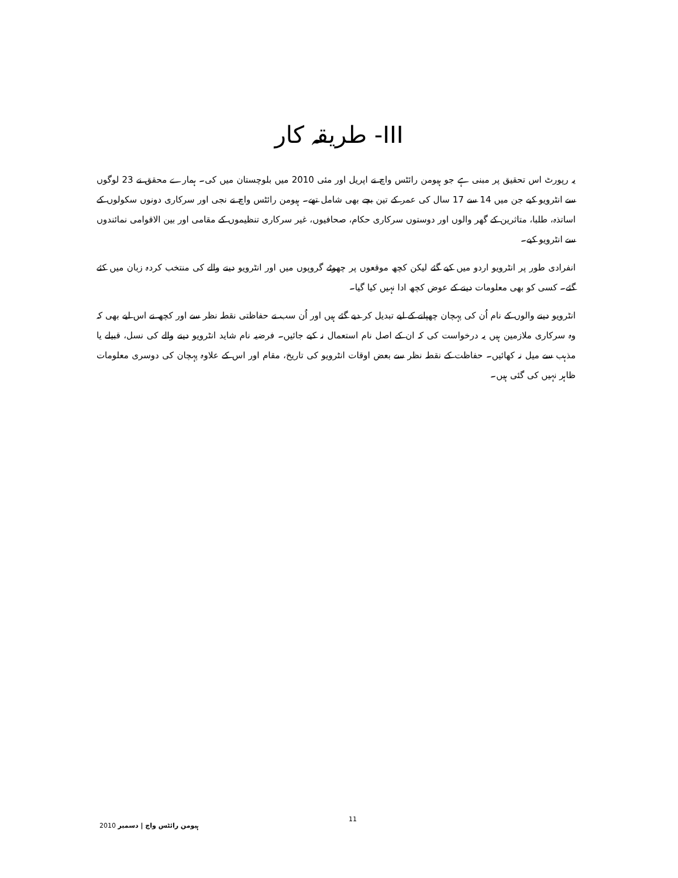III- طریقہ کار
یہ رپورٹ اس تحقیق پر مبنی ہے جو ہیومن رائٹس واچ نے اپریل اور مئی 2010 میں بلوچستان میں کی۔ ہمارے محقق نے 23 لوگوں سے انٹرویو کیے جن میں 14 سے 17 سال کی عمر کے تین بچے بھی شامل تھے۔ ہیومن رائٹس واچ نے نجی اور سرکاری دونوں سکولوں کے اساتذہ، طلبا، متاثرین کے گھر والوں اور دوستوں سرکاری حکام، صحافیوں، غیر سرکاری تنظیموں کے مقامی اور بین الاقوامی نمائندوں سے انٹرویو کیے۔
انفرادی طور پر انٹرویو اردو میں کیے گئے لیکن کچھ موقعوں پر چھوٹے گروپوں میں اور انٹرویو دینے والے کی منتخب کردہ زبان میں کئے گئے۔ کسی کو بھی معلومات دینے کے عوض کچھ ادا نہیں کیا گیا۔
انٹرویو دینے والوں کے نام اُن کی پہچان چھپانے کے لیے تبدیل کر دیے گئے ہیں اور اُن سب نے حفاظتی نقطہ نظر سے اور کچھ نے اس لیے بھی کہ وہ سرکاری ملازمین ہیں یہ درخواست کی کہ ان کے اصل نام استعمال نہ کیے جائیں۔ فرضیہ نام شاید انٹرویو دینے والے کی نسل، قبیلے یا مذہب سے میل نہ کھائیں۔ حفاظت کے نقطہ نظر سے بعض اوقات انٹرویو کی تاریخ، مقام اور اس کے علاوہ پہچان کی دوسری معلومات ظاہر نہیں کی گئی ہیں۔
ہیومن رائٹس واچ | دسمبر 2010 11